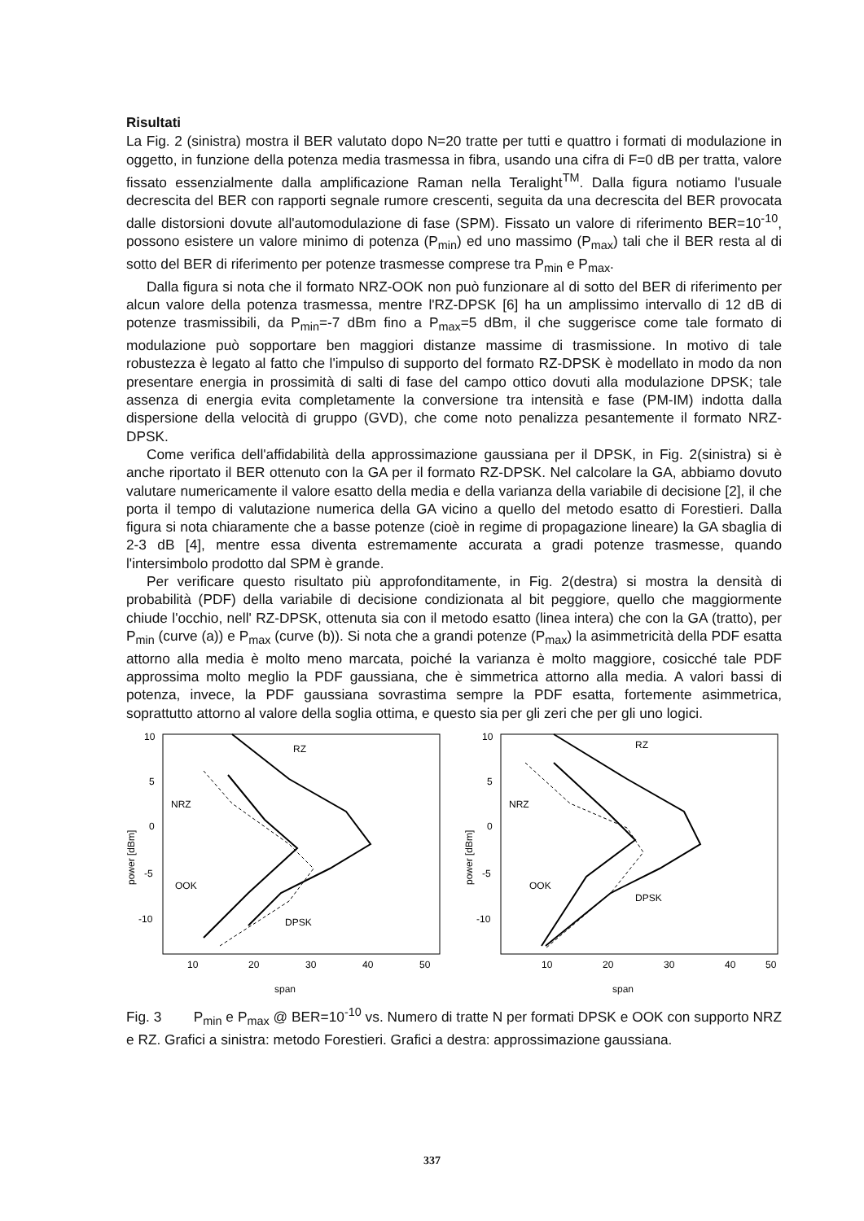Risultati
La Fig. 2 (sinistra) mostra il BER valutato dopo N=20 tratte per tutti e quattro i formati di modulazione in oggetto, in funzione della potenza media trasmessa in fibra, usando una cifra di F=0 dB per tratta, valore fissato essenzialmente dalla amplificazione Raman nella Teralight<sup>TM</sup>. Dalla figura notiamo l'usuale decrescita del BER con rapporti segnale rumore crescenti, seguita da una decrescita del BER provocata dalle distorsioni dovute all'automodulazione di fase (SPM). Fissato un valore di riferimento BER=10<sup>-10</sup>, possono esistere un valore minimo di potenza (P<sub>min</sub>) ed uno massimo (P<sub>max</sub>) tali che il BER resta al di sotto del BER di riferimento per potenze trasmesse comprese tra P<sub>min</sub> e P<sub>max</sub>.
Dalla figura si nota che il formato NRZ-OOK non può funzionare al di sotto del BER di riferimento per alcun valore della potenza trasmessa, mentre l'RZ-DPSK [6] ha un amplissimo intervallo di 12 dB di potenze trasmissibili, da P<sub>min</sub>=-7 dBm fino a P<sub>max</sub>=5 dBm, il che suggerisce come tale formato di modulazione può sopportare ben maggiori distanze massime di trasmissione. In motivo di tale robustezza è legato al fatto che l'impulso di supporto del formato RZ-DPSK è modellato in modo da non presentare energia in prossimità di salti di fase del campo ottico dovuti alla modulazione DPSK; tale assenza di energia evita completamente la conversione tra intensità e fase (PM-IM) indotta dalla dispersione della velocità di gruppo (GVD), che come noto penalizza pesantemente il formato NRZ-DPSK.
Come verifica dell'affidabilità della approssimazione gaussiana per il DPSK, in Fig. 2(sinistra) si è anche riportato il BER ottenuto con la GA per il formato RZ-DPSK. Nel calcolare la GA, abbiamo dovuto valutare numericamente il valore esatto della media e della varianza della variabile di decisione [2], il che porta il tempo di valutazione numerica della GA vicino a quello del metodo esatto di Forestieri. Dalla figura si nota chiaramente che a basse potenze (cioè in regime di propagazione lineare) la GA sbaglia di 2-3 dB [4], mentre essa diventa estremamente accurata a gradi potenze trasmesse, quando l'intersimbolo prodotto dal SPM è grande.
Per verificare questo risultato più approfonditamente, in Fig. 2(destra) si mostra la densità di probabilità (PDF) della variabile di decisione condizionata al bit peggiore, quello che maggiormente chiude l'occhio, nell' RZ-DPSK, ottenuta sia con il metodo esatto (linea intera) che con la GA (tratto), per P<sub>min</sub> (curve (a)) e P<sub>max</sub> (curve (b)). Si nota che a grandi potenze (P<sub>max</sub>) la asimmetricità della PDF esatta attorno alla media è molto meno marcata, poiché la varianza è molto maggiore, cosicché tale PDF approssima molto meglio la PDF gaussiana, che è simmetrica attorno alla media. A valori bassi di potenza, invece, la PDF gaussiana sovrastima sempre la PDF esatta, fortemente asimmetrica, soprattutto attorno al valore della soglia ottima, e questo sia per gli zeri che per gli uno logici.
10
5
0
-5
-10
power [dBm]
RZ
NRZ
OOK
DPSK
10
20
30
40
50
span
10
5
0
-5
-10
power [dBm]
RZ
NRZ
OOK
DPSK
10
20
30
40
50
span
Fig. 3 P<sub>min</sub> e P<sub>max</sub> @ BER=10<sup>-10</sup> vs. Numero di tratte N per formati DPSK e OOK con supporto NRZ e RZ. Grafici a sinistra: metodo Forestieri. Grafici a destra: approssimazione gaussiana.
337